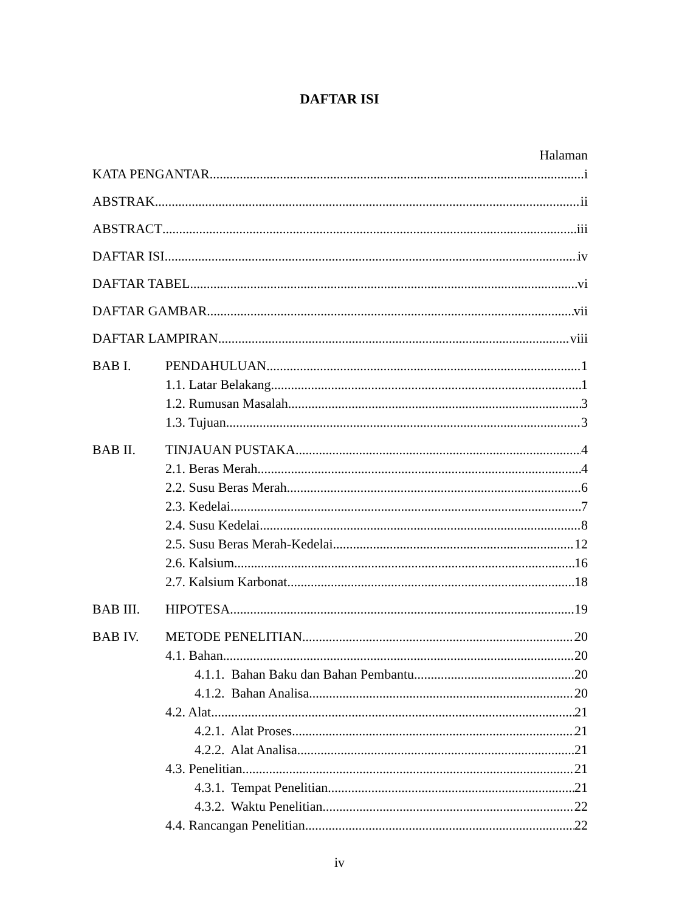DAFTAR ISI
Halaman
KATA PENGANTAR i
ABSTRAK ii
ABSTRACT iii
DAFTAR ISI iv
DAFTAR TABEL vi
DAFTAR GAMBAR vii
DAFTAR LAMPIRAN viii
BAB I. PENDAHULUAN 1
1.1. Latar Belakang 1
1.2. Rumusan Masalah 3
1.3. Tujuan 3
BAB II. TINJAUAN PUSTAKA 4
2.1. Beras Merah 4
2.2. Susu Beras Merah 6
2.3. Kedelai 7
2.4. Susu Kedelai 8
2.5. Susu Beras Merah-Kedelai 12
2.6. Kalsium 16
2.7. Kalsium Karbonat 18
BAB III. HIPOTESA 19
BAB IV. METODE PENELITIAN 20
4.1. Bahan 20
4.1.1. Bahan Baku dan Bahan Pembantu 20
4.1.2. Bahan Analisa 20
4.2. Alat 21
4.2.1. Alat Proses 21
4.2.2. Alat Analisa 21
4.3. Penelitian 21
4.3.1. Tempat Penelitian 21
4.3.2. Waktu Penelitian 22
4.4. Rancangan Penelitian 22
iv